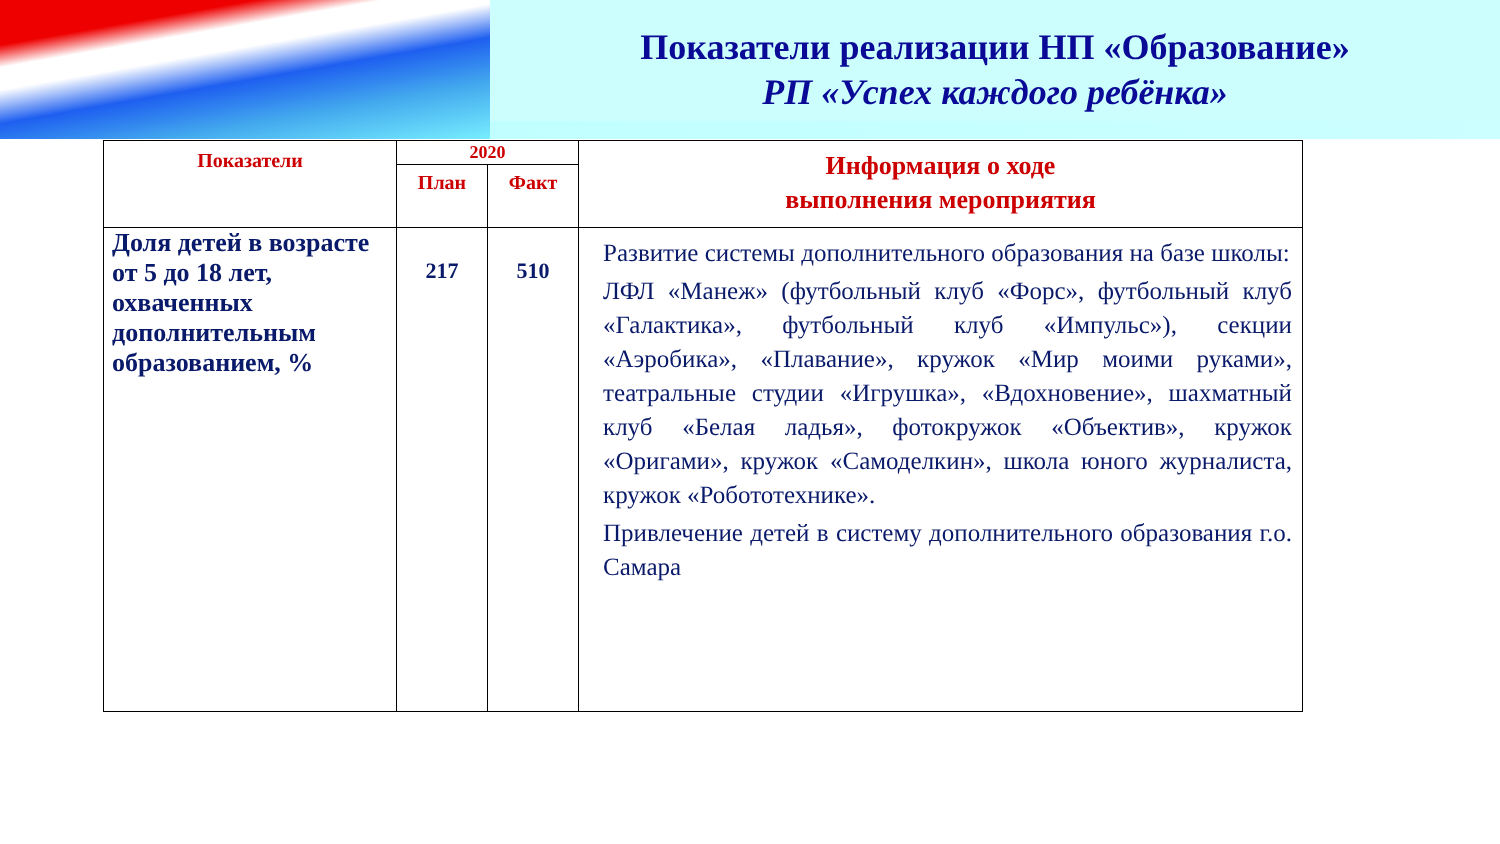Показатели реализации НП «Образование»
РП «Успех каждого ребёнка»
| Показатели | 2020 | | Информация о ходе выполнения мероприятия |
| --- | --- | --- | --- |
| | План | Факт | |
| Доля детей в возрасте от 5 до 18 лет, охваченных дополнительным образованием, % | 217 | 510 | Развитие системы дополнительного образования на базе школы: ЛФЛ «Манеж» (футбольный клуб «Форс», футбольный клуб «Галактика», футбольный клуб «Импульс»), секции «Аэробика», «Плавание», кружок «Мир моими руками», театральные студии «Игрушка», «Вдохновение», шахматный клуб «Белая ладья», фотокружок «Объектив», кружок «Оригами», кружок «Самоделкин», школа юного журналиста, кружок «Робототехнике». Привлечение детей в систему дополнительного образования г.о. Самара |